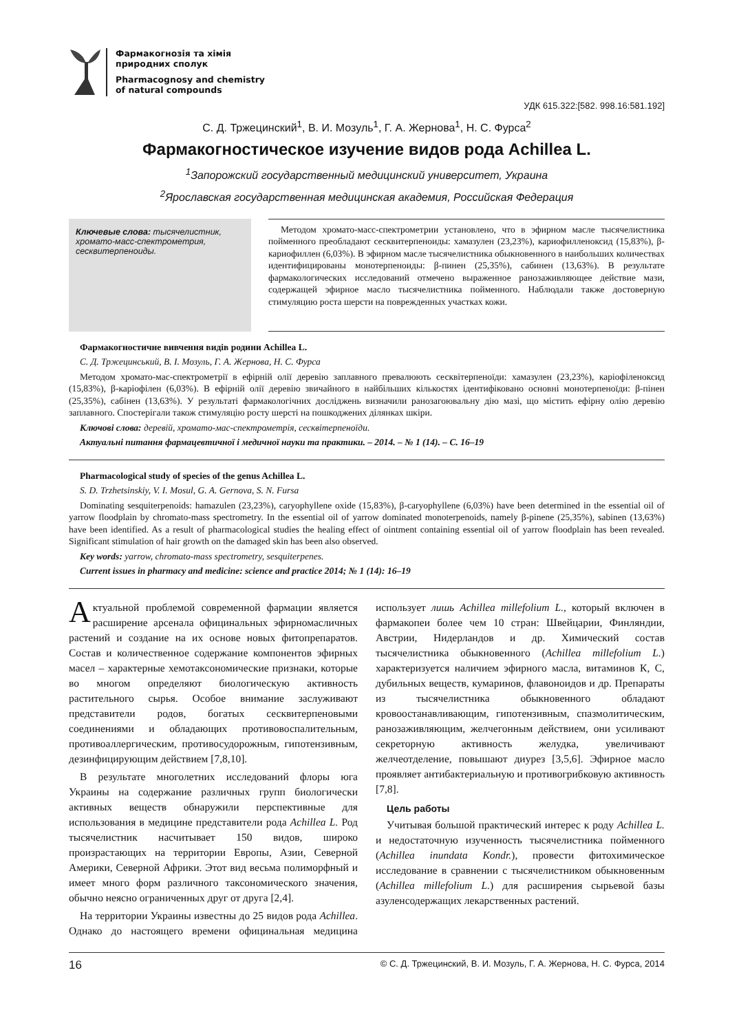Фармакогнозія та хімія
природних сполук
Pharmacognosy and chemistry
of natural compounds
УДК 615.322:[582. 998.16:581.192]
С. Д. Тржецинский<sup>1</sup>, В. И. Мозуль<sup>1</sup>, Г. А. Жернова<sup>1</sup>, Н. С. Фурса<sup>2</sup>
Фармакогностическое изучение видов рода Achillea L.
<sup>1</sup> Запорожский государственный медицинский университет, Украина
<sup>2</sup> Ярославская государственная медицинская академия, Российская Федерация
Ключевые слова: тысячелистник, хромато-масс-спектрометрия, сесквитерпеноиды.
Методом хромато-масс-спектрометрии установлено, что в эфирном масле тысячелистника пойменного преобладают сесквитерпеноиды: хамазулен (23,23%), кариофилленоксид (15,83%), β-кариофиллен (6,03%). В эфирном масле тысячелистника обыкновенного в наибольших количествах идентифицированы монотерпеноиды: β-пинен (25,35%), сабинен (13,63%). В результате фармакологических исследований отмечено выраженное ранозаживляющее действие мази, содержащей эфирное масло тысячелистника пойменного. Наблюдали также достоверную стимуляцию роста шерсти на поврежденных участках кожи.
Фармакогностичне вивчення видів родини Achillea L.
С. Д. Тржецинський, В. І. Мозуль, Г. А. Жернова, Н. С. Фурса
Методом хромато-мас-спектрометрії в ефірній олії деревію заплавного превалюють сесквітерпеноїди: хамазулен (23,23%), каріофіленоксид (15,83%), β-каріофілен (6,03%). В ефірній олії деревію звичайного в найбільших кількостях ідентифіковано основні монотерпеноїди: β-пінен (25,35%), сабінен (13,63%). У результаті фармакологічних досліджень визначили ранозагоювальну дію мазі, що містить ефірну олію деревію заплавного. Спостерігали також стимуляцію росту шерсті на пошкоджених ділянках шкіри.
Ключові слова: деревій, хромато-мас-спектрометрія, сесквітерпеноїди.
Актуальні питання фармацевтичної і медичної науки та практики. – 2014. – № 1 (14). – С. 16–19
Pharmacological study of species of the genus Achillea L.
S. D. Trzhetsinskiy, V. I. Mosul, G. A. Gernova, S. N. Fursa
Dominating sesquiterpenoids: hamazulen (23,23%), caryophyllene oxide (15,83%), β-caryophyllene (6,03%) have been determined in the essential oil of yarrow floodplain by chromato-mass spectrometry. In the essential oil of yarrow dominated monoterpenoids, namely β-pinene (25,35%), sabinen (13,63%) have been identified. As a result of pharmacological studies the healing effect of ointment containing essential oil of yarrow floodplain has been revealed. Significant stimulation of hair growth on the damaged skin has been also observed.
Key words: yarrow, chromato-mass spectrometry, sesquiterpenes.
Current issues in pharmacy and medicine: science and practice 2014; № 1 (14): 16–19
Актуальной проблемой современной фармации является расширение арсенала официнальных эфирномасличных растений и создание на их основе новых фитопрепаратов. Состав и количественное содержание компонентов эфирных масел – характерные хемотаксономические признаки, которые во многом определяют биологическую активность растительного сырья. Особое внимание заслуживают представители родов, богатых сесквитерпеновыми соединениями и обладающих противовоспалительным, противоаллергическим, противосудорожным, гипотензивным, дезинфицирующим действием [7,8,10].
В результате многолетних исследований флоры юга Украины на содержание различных групп биологически активных веществ обнаружили перспективные для использования в медицине представители рода Achillea L. Род тысячелистник насчитывает 150 видов, широко произрастающих на территории Европы, Азии, Северной Америки, Северной Африки. Этот вид весьма полиморфный и имеет много форм различного таксономического значения, обычно неясно ограниченных друг от друга [2,4].
На территории Украины известны до 25 видов рода Achillea. Однако до настоящего времени официнальная медицина использует лишь Achillea millefolium L., который включен в фармакопеи более чем 10 стран: Швейцарии, Финляндии, Австрии, Нидерландов и др. Химический состав тысячелистника обыкновенного (Achillea millefolium L.) характеризуется наличием эфирного масла, витаминов К, С, дубильных веществ, кумаринов, флавоноидов и др. Препараты из тысячелистника обыкновенного обладают кровоостанавливающим, гипотензивным, спазмолитическим, ранозаживляющим, желчегонным действием, они усиливают секреторную активность желудка, увеличивают желчеотделение, повышают диурез [3,5,6]. Эфирное масло проявляет антибактериальную и противогрибковую активность [7,8].
Цель работы
Учитывая большой практический интерес к роду Achillea L. и недостаточную изученность тысячелистника пойменного (Achillea inundata Kondr.), провести фитохимическое исследование в сравнении с тысячелистником обыкновенным (Achillea millefolium L.) для расширения сырьевой базы азуленсодержащих лекарственных растений.
16 © С. Д. Тржецинский, В. И. Мозуль, Г. А. Жернова, Н. С. Фурса, 2014